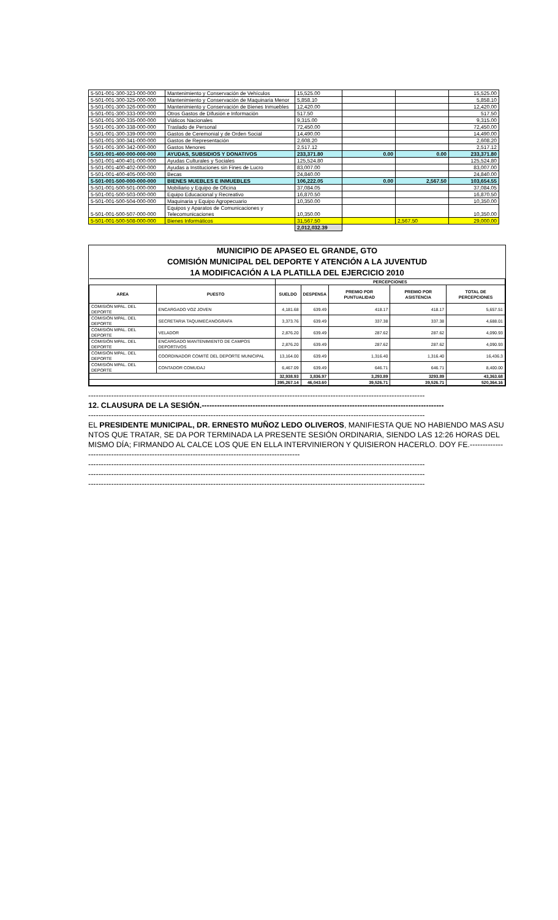| 5-501-001-300-323-000-000 | Mantenimiento y Conservación de Vehículos | 15,525.00 | | | 15,525.00 |
| 5-501-001-300-325-000-000 | Mantenimiento y Conservación de Maquinaria Menor | 5,858.10 | | | 5,858.10 |
| 5-501-001-300-326-000-000 | Mantenimiento y Conservación de Bienes Inmuebles | 12,420.00 | | | 12,420.00 |
| 5-501-001-300-333-000-000 | Otros Gastos de Difusión e Información | 517.50 | | | 517.50 |
| 5-501-001-300-335-000-000 | Viáticos Nacionales | 9,315.00 | | | 9,315.00 |
| 5-501-001-300-338-000-000 | Traslado de Personal | 72,450.00 | | | 72,450.00 |
| 5-501-001-300-339-000-000 | Gastos de Ceremonial y de Orden Social | 14,490.00 | | | 14,490.00 |
| 5-501-001-300-341-000-000 | Gastos de Representación | 2,608.20 | | | 2,608.20 |
| 5-501-001-300-342-000-000 | Gastos Menores | 2,517.12 | | | 2,517.12 |
| 5-501-001-400-000-000-000 | AYUDAS, SUBSIDIOS Y DONATIVOS | 233,371.80 | 0.00 | 0.00 | 233,371.80 |
| 5-501-001-400-401-000-000 | Ayudas Culturales y Sociales | 125,524.80 | | | 125,524.80 |
| 5-501-001-400-402-000-000 | Ayudas a Instituciones sin Fines de Lucro | 83,007.00 | | | 83,007.00 |
| 5-501-001-400-405-000-000 | Becas | 24,840.00 | | | 24,840.00 |
| 5-501-001-500-000-000-000 | BIENES MUEBLES E INMUEBLES | 106,222.05 | 0.00 | 2,567.50 | 103,654.55 |
| 5-501-001-500-501-000-000 | Mobiliario y Equipo de Oficina | 37,084.05 | | | 37,084.05 |
| 5-501-001-500-503-000-000 | Equipo Educacional y Recreativo | 16,870.50 | | | 16,870.50 |
| 5-501-001-500-504-000-000 | Maquinaria y Equipo Agropecuario | 10,350.00 | | | 10,350.00 |
| 5-501-001-500-507-000-000 | Equipos y Aparatos de Comunicaciones y Telecomunicaciones | 10,350.00 | | | 10,350.00 |
| 5-501-001-500-508-000-000 | Bienes Informáticos | 31,567.50 | | 2,567.50 | 29,000.00 |
| | | 2,012,032.39 | | | |
MUNICIPIO DE APASEO EL GRANDE, GTO
COMISIÓN MUNICIPAL DEL DEPORTE Y ATENCIÓN A LA JUVENTUD
1A MODIFICACIÓN A LA PLATILLA DEL EJERCICIO 2010
| | | PERCEPCIONES | | | | |
| --- | --- | --- | --- | --- | --- | --- |
| AREA | PUESTO | SUELDO | DESPENSA | PREMIO POR PUNTUALIDAD | PREMIO POR ASISTENCIA | TOTAL DE PERCEPCIONES |
| COMISIÓN MPAL. DEL DEPORTE | ENCARGADO VOZ JOVEN | 4,181.68 | 639.49 | 418.17 | 418.17 | 5,657.51 |
| COMISIÓN MPAL. DEL DEPORTE | SECRETARIA TAQUIMECANOGRAFA | 3,373.76 | 639.49 | 337.38 | 337.38 | 4,688.01 |
| COMISIÓN MPAL. DEL DEPORTE | VELADOR | 2,876.20 | 639.49 | 287.62 | 287.62 | 4,090.93 |
| COMISIÓN MPAL. DEL DEPORTE | ENCARGADO MANTENIMIENTO DE CAMPOS DEPORTIVOS | 2,876.20 | 639.49 | 287.62 | 287.62 | 4,090.93 |
| COMISIÓN MPAL. DEL DEPORTE | COORDINADOR COMITÉ DEL DEPORTE MUNICIPAL | 13,164.00 | 639.49 | 1,316.40 | 1,316.40 | 16,436.3 |
| COMISIÓN MPAL. DEL DEPORTE | CONTADOR COMUDAJ | 6,467.09 | 639.49 | 646.71 | 646.71 | 8,400.00 |
| | | 32,938.93 | 3,836.97 | 3,293.89 | 3293.89 | 43,363.68 |
| | | 395,267.14 | 46,043.60 | 39,526.71 | 39,526.71 | 520,364.16 |
------------------------------------------------------------------------------------------------------------------------------------
12. CLAUSURA DE LA SESIÓN.-----------------------------------------------------------------------------------------------
------------------------------------------------------------------------------------------------------------------------------------
EL PRESIDENTE MUNICIPAL, DR. ERNESTO MUÑOZ LEDO OLIVEROS, MANIFIESTA QUE NO HABIENDO MAS ASUNTOS QUE TRATAR, SE DA POR TERMINADA LA PRESENTE SESIÓN ORDINARIA, SIENDO LAS 12:26 HORAS DEL MISMO DÍA; FIRMANDO AL CALCE LOS QUE EN ELLA INTERVINIERON Y QUISIERON HACERLO. DOY FE.------------------------------------------------------------------------------------------------
------------------------------------------------------------------------------------------------------------------------------------
------------------------------------------------------------------------------------------------------------------------------------
------------------------------------------------------------------------------------------------------------------------------------